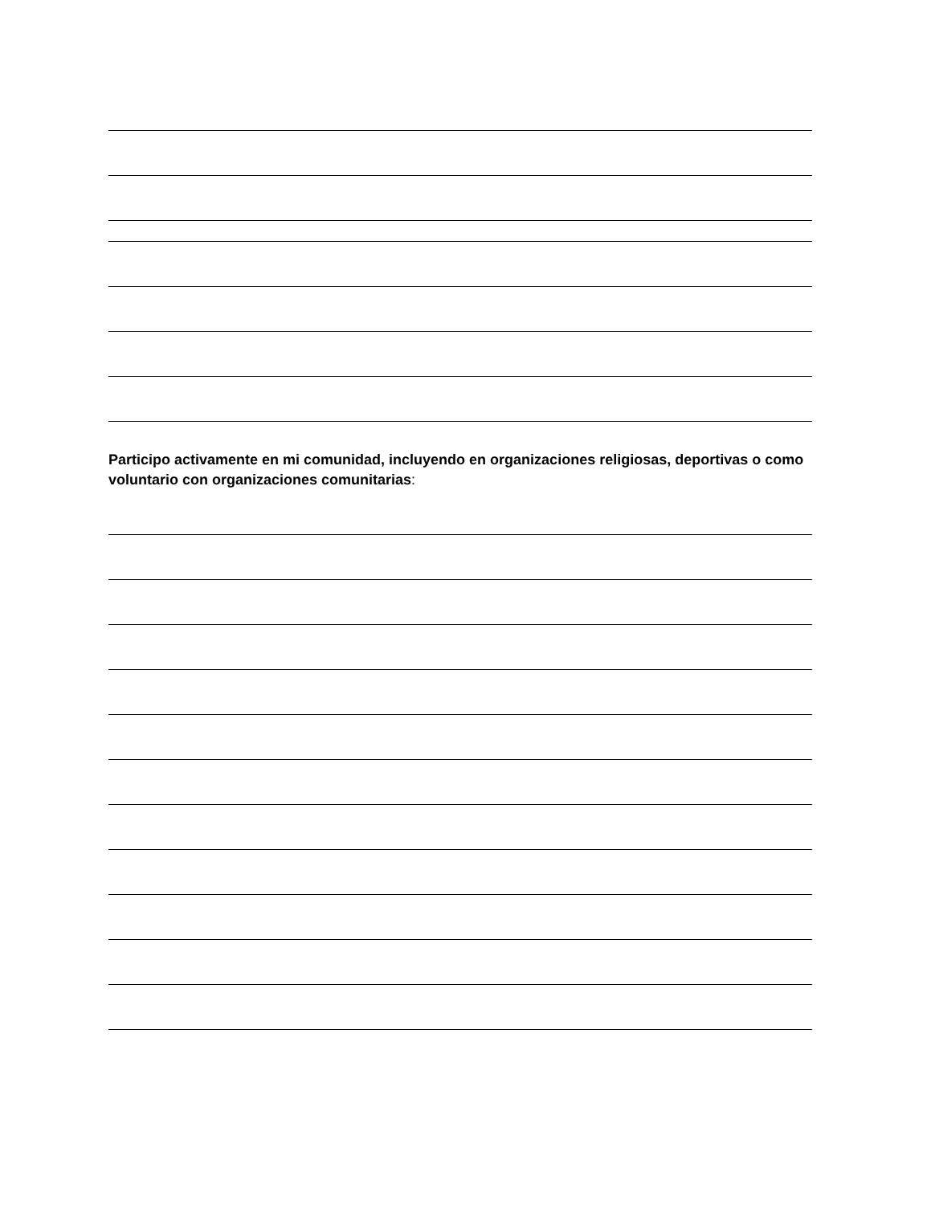Participo activamente en mi comunidad, incluyendo en organizaciones religiosas, deportivas o como voluntario con organizaciones comunitarias: